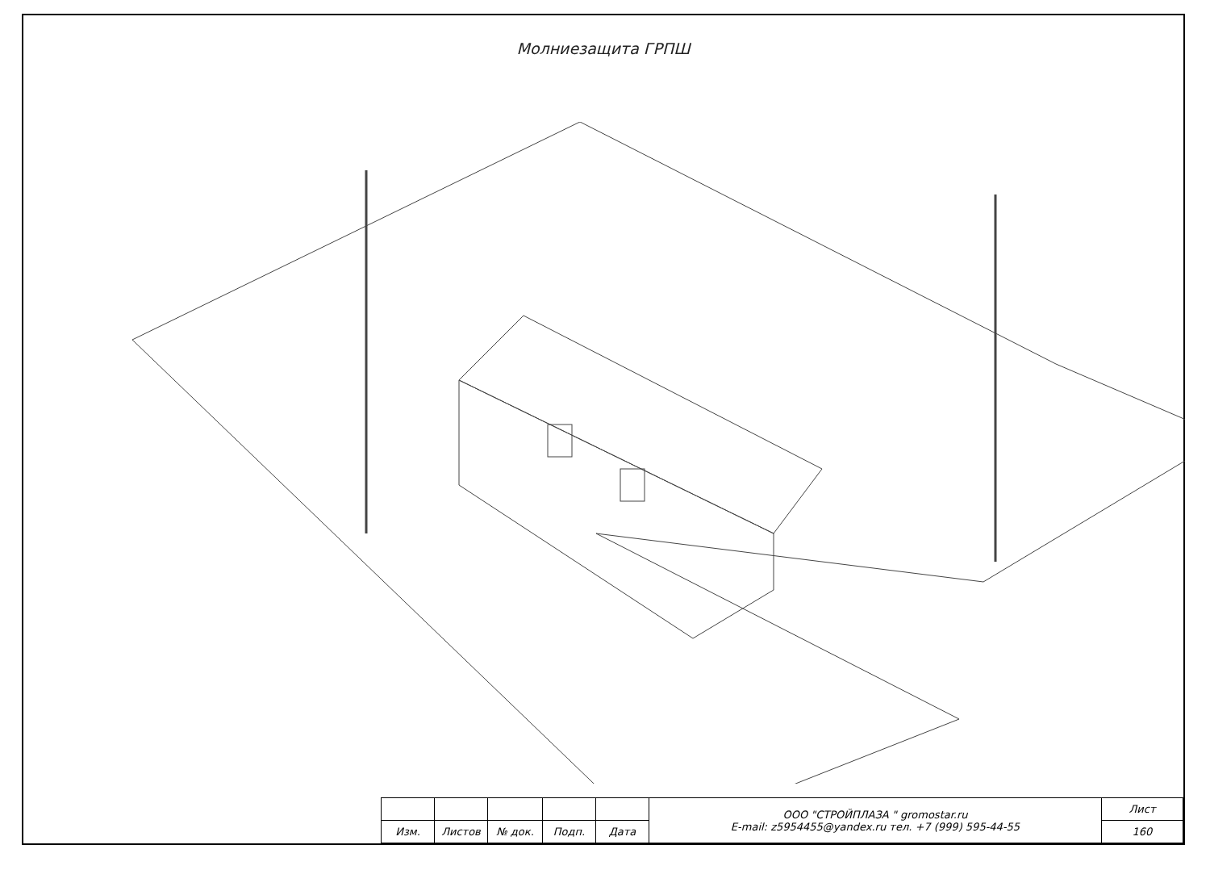Молниезащита ГРПШ
| | | | | | ООО "СТРОЙПЛАЗА " gromostar.ru E-mail: z5954455@yandex.ru тел. +7 (999) 595-44-55 | Лист |
| Изм. | Листов | № док. | Подп. | Дата | | 160 |